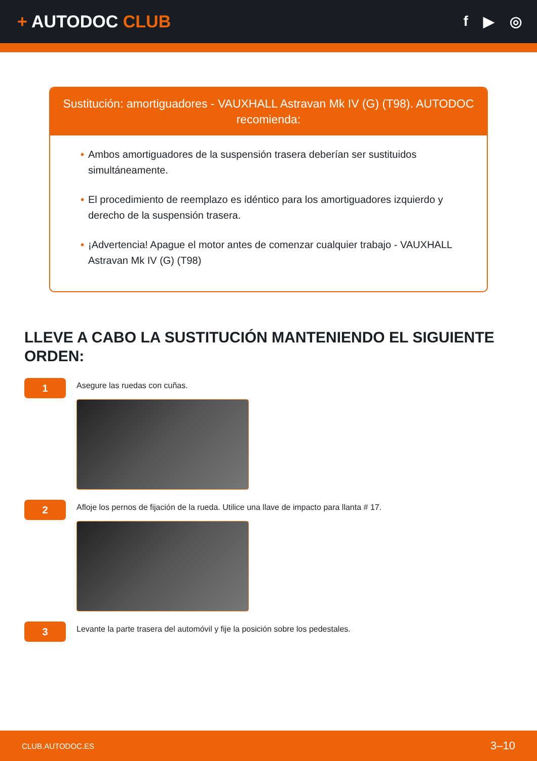+ AUTODOC CLUB
f ▶ ◎
Sustitución: amortiguadores - VAUXHALL Astravan Mk IV (G) (T98). AUTODOC recomienda:
• Ambos amortiguadores de la suspensión trasera deberían ser sustituidos simultáneamente.
• El procedimiento de reemplazo es idéntico para los amortiguadores izquierdo y derecho de la suspensión trasera.
• ¡Advertencia! Apague el motor antes de comenzar cualquier trabajo - VAUXHALL Astravan Mk IV (G) (T98)
LLEVE A CABO LA SUSTITUCIÓN MANTENIENDO EL SIGUIENTE ORDEN:
1
Asegure las ruedas con cuñas.
2
Afloje los pernos de fijación de la rueda. Utilice una llave de impacto para llanta # 17.
3
Levante la parte trasera del automóvil y fije la posición sobre los pedestales.
CLUB.AUTODOC.ES 3–10